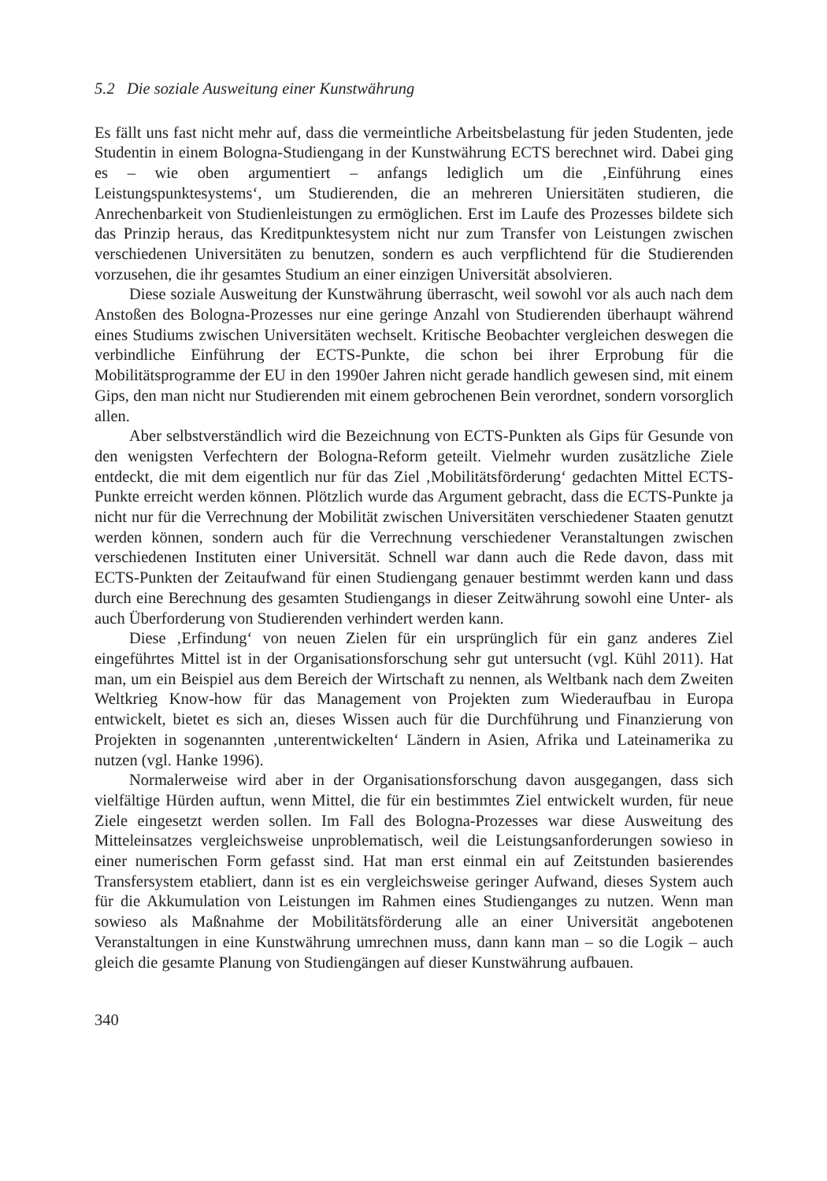5.2 Die soziale Ausweitung einer Kunstwährung
Es fällt uns fast nicht mehr auf, dass die vermeintliche Arbeitsbelastung für jeden Studenten, jede Studentin in einem Bologna-Studiengang in der Kunstwährung ECTS berechnet wird. Dabei ging es – wie oben argumentiert – anfangs lediglich um die ‚Einführung eines Leistungspunktesystems‘, um Studierenden, die an mehreren Uniersitäten studieren, die Anrechenbarkeit von Studienleistungen zu ermöglichen. Erst im Laufe des Prozesses bildete sich das Prinzip heraus, das Kreditpunktesystem nicht nur zum Transfer von Leistungen zwischen verschiedenen Universitäten zu benutzen, sondern es auch verpflichtend für die Studierenden vorzusehen, die ihr gesamtes Studium an einer einzigen Universität absolvieren.
Diese soziale Ausweitung der Kunstwährung überrascht, weil sowohl vor als auch nach dem Anstoßen des Bologna-Prozesses nur eine geringe Anzahl von Studierenden überhaupt während eines Studiums zwischen Universitäten wechselt. Kritische Beobachter vergleichen deswegen die verbindliche Einführung der ECTS-Punkte, die schon bei ihrer Erprobung für die Mobilitätsprogramme der EU in den 1990er Jahren nicht gerade handlich gewesen sind, mit einem Gips, den man nicht nur Studierenden mit einem gebrochenen Bein verordnet, sondern vorsorglich allen.
Aber selbstverständlich wird die Bezeichnung von ECTS-Punkten als Gips für Gesunde von den wenigsten Verfechtern der Bologna-Reform geteilt. Vielmehr wurden zusätzliche Ziele entdeckt, die mit dem eigentlich nur für das Ziel ‚Mobilitätsförderung‘ gedachten Mittel ECTS-Punkte erreicht werden können. Plötzlich wurde das Argument gebracht, dass die ECTS-Punkte ja nicht nur für die Verrechnung der Mobilität zwischen Universitäten verschiedener Staaten genutzt werden können, sondern auch für die Verrechnung verschiedener Veranstaltungen zwischen verschiedenen Instituten einer Universität. Schnell war dann auch die Rede davon, dass mit ECTS-Punkten der Zeitaufwand für einen Studiengang genauer bestimmt werden kann und dass durch eine Berechnung des gesamten Studiengangs in dieser Zeitwährung sowohl eine Unter- als auch Überforderung von Studierenden verhindert werden kann.
Diese ‚Erfindung‘ von neuen Zielen für ein ursprünglich für ein ganz anderes Ziel eingeführtes Mittel ist in der Organisationsforschung sehr gut untersucht (vgl. Kühl 2011). Hat man, um ein Beispiel aus dem Bereich der Wirtschaft zu nennen, als Weltbank nach dem Zweiten Weltkrieg Know-how für das Management von Projekten zum Wiederaufbau in Europa entwickelt, bietet es sich an, dieses Wissen auch für die Durchführung und Finanzierung von Projekten in sogenannten ‚unterentwickelten‘ Ländern in Asien, Afrika und Lateinamerika zu nutzen (vgl. Hanke 1996).
Normalerweise wird aber in der Organisationsforschung davon ausgegangen, dass sich vielfältige Hürden auftun, wenn Mittel, die für ein bestimmtes Ziel entwickelt wurden, für neue Ziele eingesetzt werden sollen. Im Fall des Bologna-Prozesses war diese Ausweitung des Mitteleinsatzes vergleichsweise unproblematisch, weil die Leistungsanforderungen sowieso in einer numerischen Form gefasst sind. Hat man erst einmal ein auf Zeitstunden basierendes Transfersystem etabliert, dann ist es ein vergleichsweise geringer Aufwand, dieses System auch für die Akkumulation von Leistungen im Rahmen eines Studienganges zu nutzen. Wenn man sowieso als Maßnahme der Mobilitätsförderung alle an einer Universität angebotenen Veranstaltungen in eine Kunstwährung umrechnen muss, dann kann man – so die Logik – auch gleich die gesamte Planung von Studiengängen auf dieser Kunstwährung aufbauen.
340